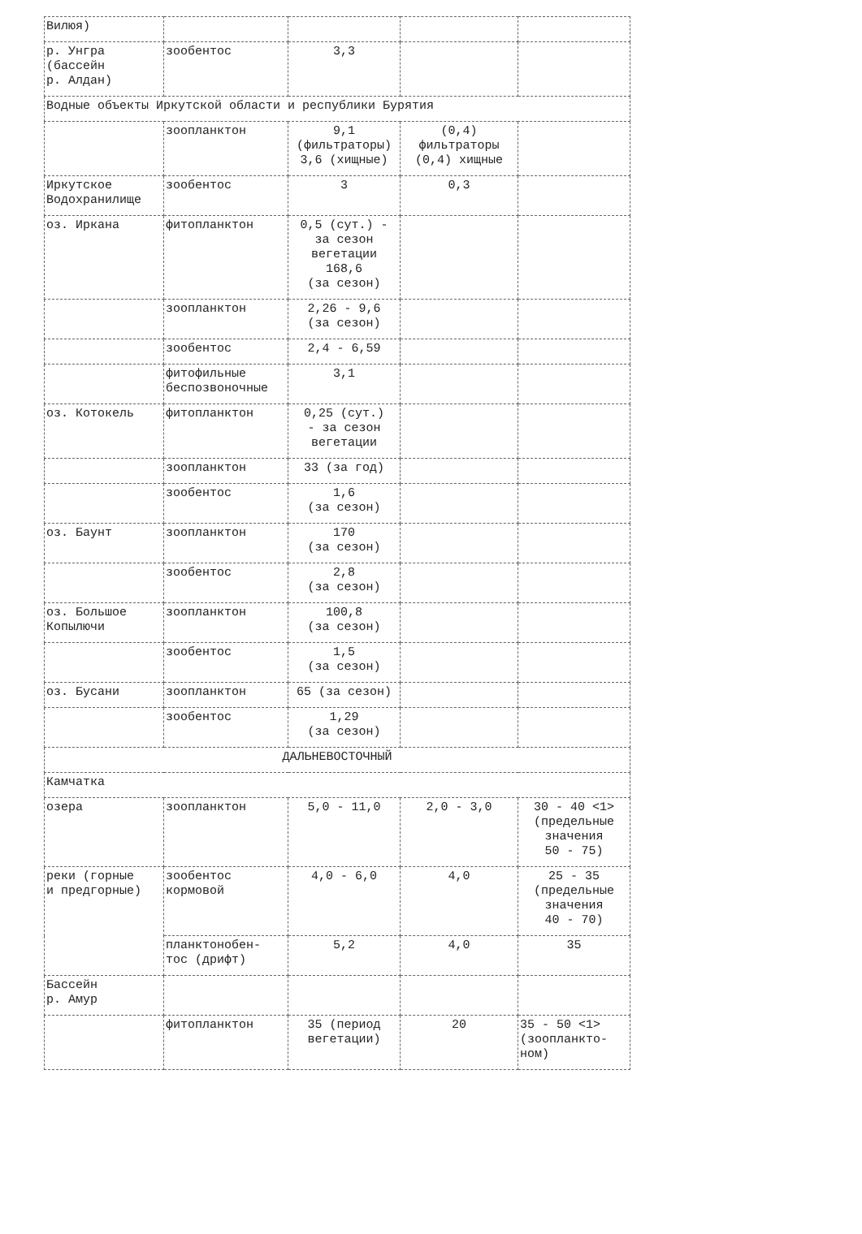| Вилюя) | | | | |
| р. Унгра (бассейн р. Алдан) | зообентос | 3,3 | | |
| Водные объекты Иркутской области и республики Бурятия | | | | |
| | зоопланктон | 9,1 (фильтраторы) 3,6 (хищные) | (0,4) фильтраторы (0,4) хищные | |
| Иркутское Водохранилище | зообентос | 3 | 0,3 | |
| оз. Иркана | фитопланктон | 0,5 (сут.) - за сезон вегетации 168,6 (за сезон) | | |
| | зоопланктон | 2,26 - 9,6 (за сезон) | | |
| | зообентос | 2,4 - 6,59 | | |
| | фитофильные беспозвоночные | 3,1 | | |
| оз. Котокель | фитопланктон | 0,25 (сут.) - за сезон вегетации | | |
| | зоопланктон | 33 (за год) | | |
| | зообентос | 1,6 (за сезон) | | |
| оз. Баунт | зоопланктон | 170 (за сезон) | | |
| | зообентос | 2,8 (за сезон) | | |
| оз. Большое Копылючи | зоопланктон | 100,8 (за сезон) | | |
| | зообентос | 1,5 (за сезон) | | |
| оз. Бусани | зоопланктон | 65 (за сезон) | | |
| | зообентос | 1,29 (за сезон) | | |
| ДАЛЬНЕВОСТОЧНЫЙ | | | | |
| Камчатка | | | | |
| озера | зоопланктон | 5,0 - 11,0 | 2,0 - 3,0 | 30 - 40 <1> (предельные значения 50 - 75) |
| реки (горные и предгорные) | зообентос кормовой | 4,0 - 6,0 | 4,0 | 25 - 35 (предельные значения 40 - 70) |
| | планктонобен- тос (дрифт) | 5,2 | 4,0 | 35 |
| Бассейн р. Амур | | | | |
| | фитопланктон | 35 (период вегетации) | 20 | 35 - 50 <1> (зоопланкто- ном) |